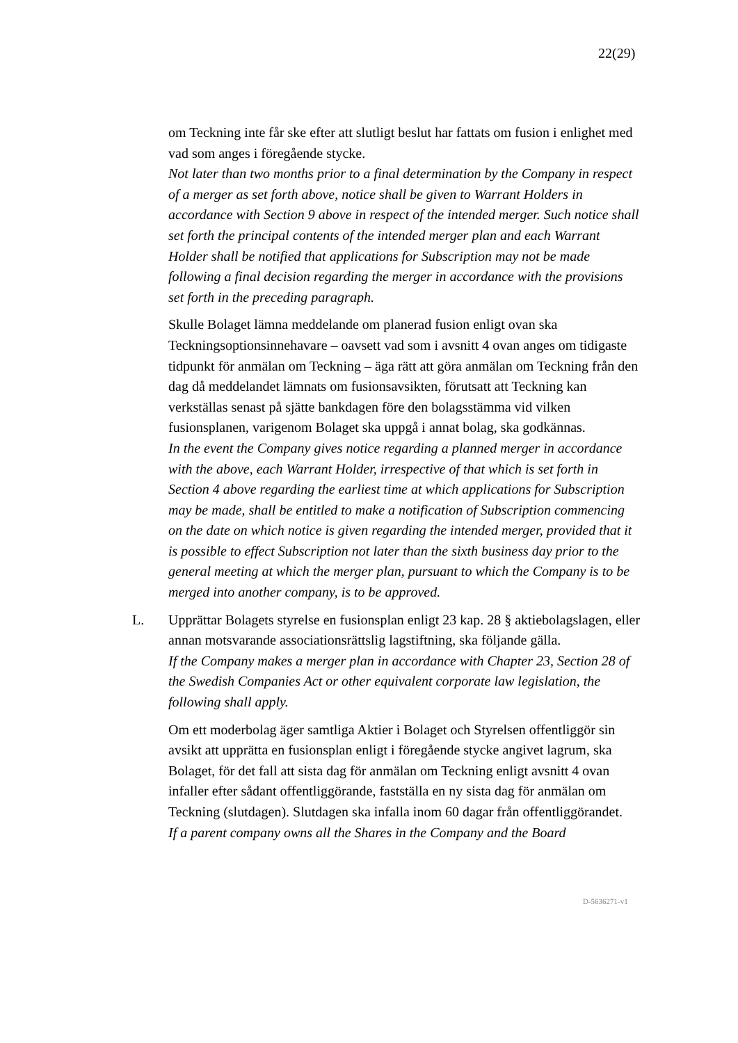22(29)
om Teckning inte får ske efter att slutligt beslut har fattats om fusion i enlighet med vad som anges i föregående stycke.
Not later than two months prior to a final determination by the Company in respect of a merger as set forth above, notice shall be given to Warrant Holders in accordance with Section 9 above in respect of the intended merger. Such notice shall set forth the principal contents of the intended merger plan and each Warrant Holder shall be notified that applications for Subscription may not be made following a final decision regarding the merger in accordance with the provisions set forth in the preceding paragraph.
Skulle Bolaget lämna meddelande om planerad fusion enligt ovan ska Teckningsoptionsinnehavare – oavsett vad som i avsnitt 4 ovan anges om tidigaste tidpunkt för anmälan om Teckning – äga rätt att göra anmälan om Teckning från den dag då meddelandet lämnats om fusionsavsikten, förutsatt att Teckning kan verkställas senast på sjätte bankdagen före den bolagsstämma vid vilken fusionsplanen, varigenom Bolaget ska uppgå i annat bolag, ska godkännas.
In the event the Company gives notice regarding a planned merger in accordance with the above, each Warrant Holder, irrespective of that which is set forth in Section 4 above regarding the earliest time at which applications for Subscription may be made, shall be entitled to make a notification of Subscription commencing on the date on which notice is given regarding the intended merger, provided that it is possible to effect Subscription not later than the sixth business day prior to the general meeting at which the merger plan, pursuant to which the Company is to be merged into another company, is to be approved.
L. Upprättar Bolagets styrelse en fusionsplan enligt 23 kap. 28 § aktiebolagslagen, eller annan motsvarande associationsrättslig lagstiftning, ska följande gälla.
If the Company makes a merger plan in accordance with Chapter 23, Section 28 of the Swedish Companies Act or other equivalent corporate law legislation, the following shall apply.
Om ett moderbolag äger samtliga Aktier i Bolaget och Styrelsen offentliggör sin avsikt att upprätta en fusionsplan enligt i föregående stycke angivet lagrum, ska Bolaget, för det fall att sista dag för anmälan om Teckning enligt avsnitt 4 ovan infaller efter sådant offentliggörande, fastställa en ny sista dag för anmälan om Teckning (slutdagen). Slutdagen ska infalla inom 60 dagar från offentliggörandet.
If a parent company owns all the Shares in the Company and the Board
D-5636271-v1